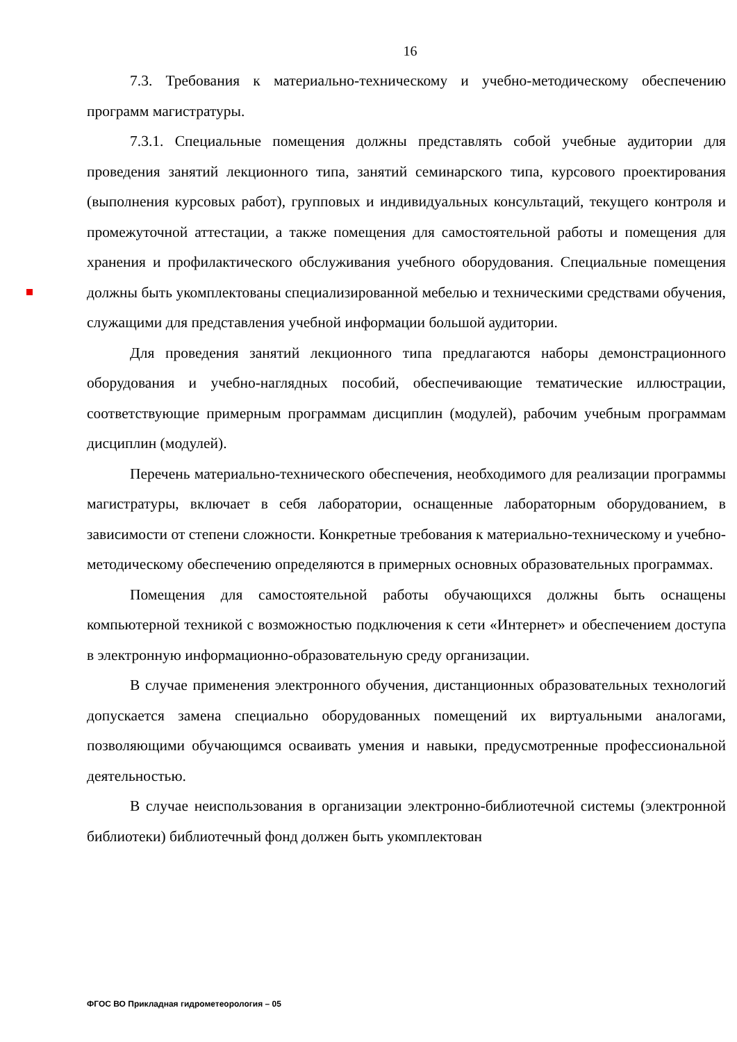16
7.3. Требования к материально-техническому и учебно-методическому обеспечению программ магистратуры.
7.3.1. Специальные помещения должны представлять собой учебные аудитории для проведения занятий лекционного типа, занятий семинарского типа, курсового проектирования (выполнения курсовых работ), групповых и индивидуальных консультаций, текущего контроля и промежуточной аттестации, а также помещения для самостоятельной работы и помещения для хранения и профилактического обслуживания учебного оборудования. Специальные помещения должны быть укомплектованы специализированной мебелью и техническими средствами обучения, служащими для представления учебной информации большой аудитории.
Для проведения занятий лекционного типа предлагаются наборы демонстрационного оборудования и учебно-наглядных пособий, обеспечивающие тематические иллюстрации, соответствующие примерным программам дисциплин (модулей), рабочим учебным программам дисциплин (модулей).
Перечень материально-технического обеспечения, необходимого для реализации программы магистратуры, включает в себя лаборатории, оснащенные лабораторным оборудованием, в зависимости от степени сложности. Конкретные требования к материально-техническому и учебно-методическому обеспечению определяются в примерных основных образовательных программах.
Помещения для самостоятельной работы обучающихся должны быть оснащены компьютерной техникой с возможностью подключения к сети «Интернет» и обеспечением доступа в электронную информационно-образовательную среду организации.
В случае применения электронного обучения, дистанционных образовательных технологий допускается замена специально оборудованных помещений их виртуальными аналогами, позволяющими обучающимся осваивать умения и навыки, предусмотренные профессиональной деятельностью.
В случае неиспользования в организации электронно-библиотечной системы (электронной библиотеки) библиотечный фонд должен быть укомплектован
ФГОС ВО Прикладная гидрометеорология – 05